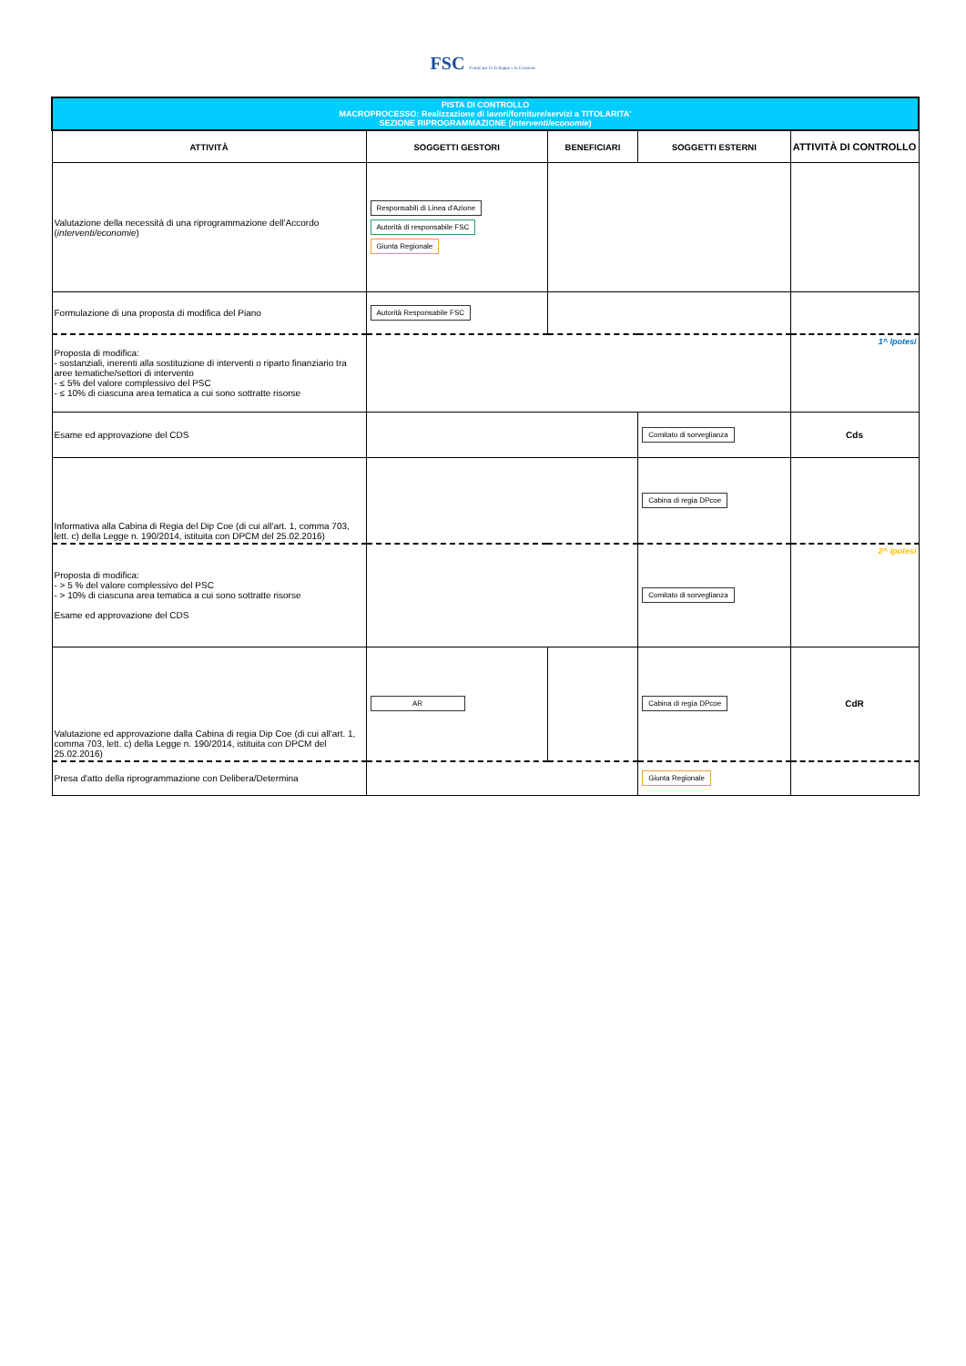FSC Fondo per lo Sviluppo e la Coesione
| PISTA DI CONTROLLO MACROPROCESSO: Realizzazione di lavori/forniture/servizi a TITOLARITA' SEZIONE RIPROGRAMMAZIONE ( interventi/economie ) | | | | | |
| ATTIVITÀ | SOGGETTI GESTORI | BENEFICIARI | SOGGETTI ESTERNI | | ATTIVITÀ DI CONTROLLO |
| Valutazione della necessità di una riprogrammazione dell'Accordo ( interventi/economie ) | Responsabili di Linea d'Azione Autorità di responsabile FSC Giunta Regionale | | | | |
| Formulazione di una proposta di modifica del Piano | Autorità Responsabile FSC | | | | |
| Proposta di modifica: - sostanziali, inerenti alla sostituzione di interventi o riparto finanziario tra aree tematiche/settori di intervento - ≤ 5% del valore complessivo del PSC - ≤ 10% di ciascuna area tematica a cui sono sottratte risorse | | | | | 1^ Ipotesi |
| Esame ed approvazione del CDS | | | | Comitato di sorveglianza | Cds |
| Informativa alla Cabina di Regia del Dip Coe (di cui all'art. 1, comma 703, lett. c) della Legge n. 190/2014, istituita con DPCM del 25.02.2016) | | | | Cabina di regia DPcoe | |
| Proposta di modifica: - > 5 % del valore complessivo del PSC - > 10% di ciascuna area tematica a cui sono sottratte risorse Esame ed approvazione del CDS | | | | Comitato di sorveglianza | 2^ Ipotesi |
| Valutazione ed approvazione dalla Cabina di regia Dip Coe (di cui all'art. 1, comma 703, lett. c) della Legge n. 190/2014, istituita con DPCM del 25.02.2016) | AR | | | Cabina di regia DPcoe | CdR |
| Presa d'atto della riprogrammazione con Delibera/Determina | | | | Giunta Regionale | |